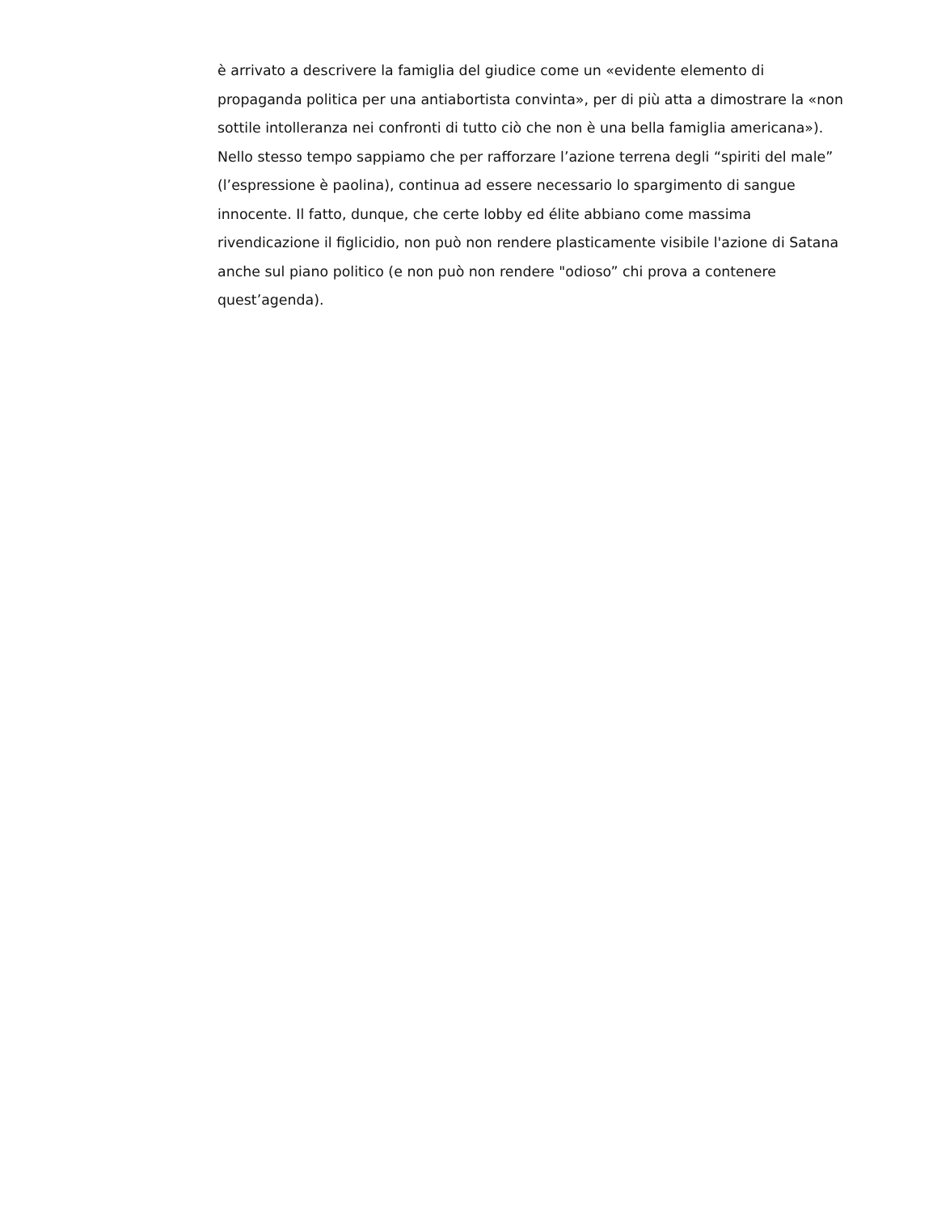è arrivato a descrivere la famiglia del giudice come un «evidente elemento di
propaganda politica per una antiabortista convinta», per di più atta a dimostrare la «non
sottile intolleranza nei confronti di tutto ciò che non è una bella famiglia americana»).
Nello stesso tempo sappiamo che per rafforzare l’azione terrena degli “spiriti del male”
(l’espressione è paolina), continua ad essere necessario lo spargimento di sangue
innocente. Il fatto, dunque, che certe lobby ed élite abbiano come massima
rivendicazione il figlicidio, non può non rendere plasticamente visibile l'azione di Satana
anche sul piano politico (e non può non rendere "odioso” chi prova a contenere
quest’agenda).